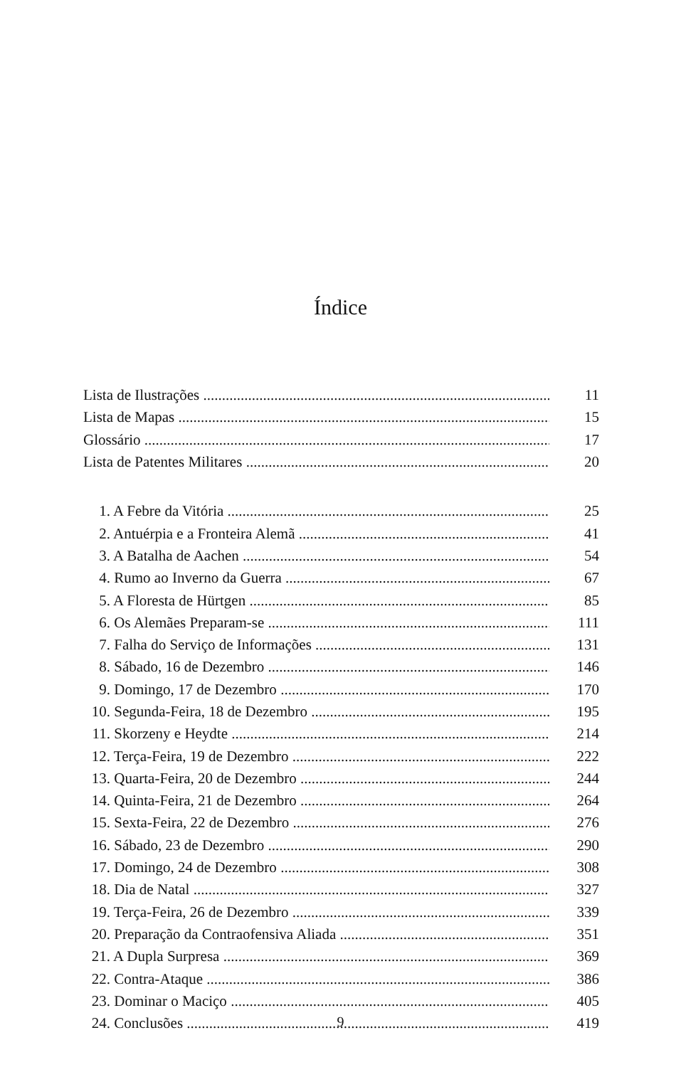Índice
Lista de Ilustrações 11
Lista de Mapas 15
Glossário 17
Lista de Patentes Militares 20
1. A Febre da Vitória 25
2. Antuérpia e a Fronteira Alemã 41
3. A Batalha de Aachen 54
4. Rumo ao Inverno da Guerra 67
5. A Floresta de Hürtgen 85
6. Os Alemães Preparam-se 111
7. Falha do Serviço de Informações 131
8. Sábado, 16 de Dezembro 146
9. Domingo, 17 de Dezembro 170
10. Segunda-Feira, 18 de Dezembro 195
11. Skorzeny e Heydte 214
12. Terça-Feira, 19 de Dezembro 222
13. Quarta-Feira, 20 de Dezembro 244
14. Quinta-Feira, 21 de Dezembro 264
15. Sexta-Feira, 22 de Dezembro 276
16. Sábado, 23 de Dezembro 290
17. Domingo, 24 de Dezembro 308
18. Dia de Natal 327
19. Terça-Feira, 26 de Dezembro 339
20. Preparação da Contraofensiva Aliada 351
21. A Dupla Surpresa 369
22. Contra-Ataque 386
23. Dominar o Maciço 405
24. Conclusões 419
9